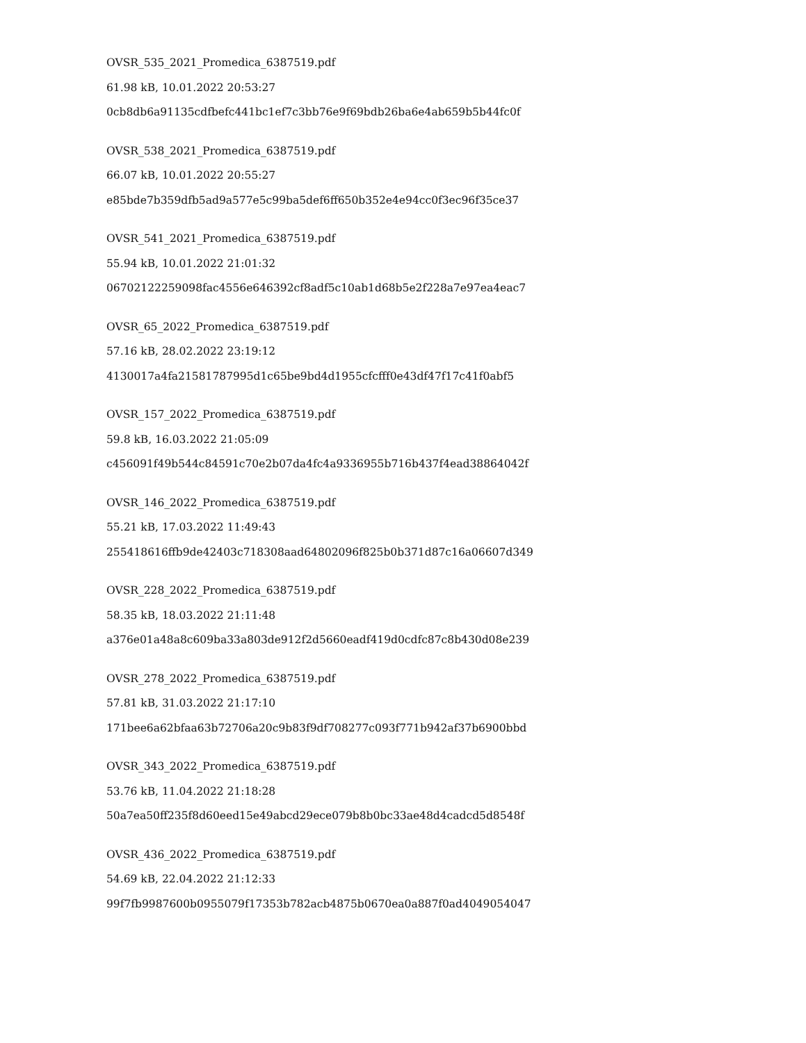OVSR_535_2021_Promedica_6387519.pdf
61.98 kB, 10.01.2022 20:53:27
0cb8db6a91135cdfbefc441bc1ef7c3bb76e9f69bdb26ba6e4ab659b5b44fc0f
OVSR_538_2021_Promedica_6387519.pdf
66.07 kB, 10.01.2022 20:55:27
e85bde7b359dfb5ad9a577e5c99ba5def6ff650b352e4e94cc0f3ec96f35ce37
OVSR_541_2021_Promedica_6387519.pdf
55.94 kB, 10.01.2022 21:01:32
06702122259098fac4556e646392cf8adf5c10ab1d68b5e2f228a7e97ea4eac7
OVSR_65_2022_Promedica_6387519.pdf
57.16 kB, 28.02.2022 23:19:12
4130017a4fa21581787995d1c65be9bd4d1955cfcfff0e43df47f17c41f0abf5
OVSR_157_2022_Promedica_6387519.pdf
59.8 kB, 16.03.2022 21:05:09
c456091f49b544c84591c70e2b07da4fc4a9336955b716b437f4ead38864042f
OVSR_146_2022_Promedica_6387519.pdf
55.21 kB, 17.03.2022 11:49:43
255418616ffb9de42403c718308aad64802096f825b0b371d87c16a06607d349
OVSR_228_2022_Promedica_6387519.pdf
58.35 kB, 18.03.2022 21:11:48
a376e01a48a8c609ba33a803de912f2d5660eadf419d0cdfc87c8b430d08e239
OVSR_278_2022_Promedica_6387519.pdf
57.81 kB, 31.03.2022 21:17:10
171bee6a62bfaa63b72706a20c9b83f9df708277c093f771b942af37b6900bbd
OVSR_343_2022_Promedica_6387519.pdf
53.76 kB, 11.04.2022 21:18:28
50a7ea50ff235f8d60eed15e49abcd29ece079b8b0bc33ae48d4cadcd5d8548f
OVSR_436_2022_Promedica_6387519.pdf
54.69 kB, 22.04.2022 21:12:33
99f7fb9987600b0955079f17353b782acb4875b0670ea0a887f0ad4049054047